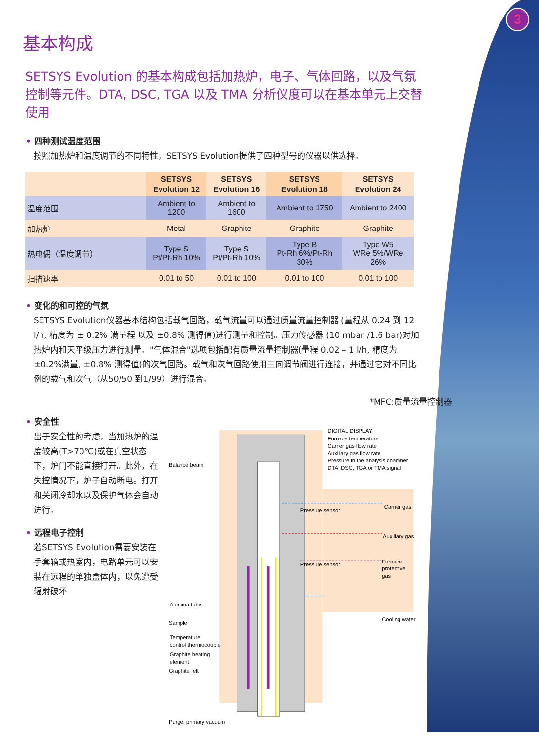3
基本构成
SETSYS Evolution 的基本构成包括加热炉，电子、气体回路，以及气氛控制等元件。DTA, DSC, TGA 以及 TMA 分析仪度可以在基本单元上交替使用
• 四种测试温度范围
按照加热炉和温度调节的不同特性，SETSYS Evolution提供了四种型号的仪器以供选择。
| | SETSYS Evolution 12 | SETSYS Evolution 16 | SETSYS Evolution 18 | SETSYS Evolution 24 |
| --- | --- | --- | --- | --- |
| 温度范围 | Ambient to 1200 | Ambient to 1600 | Ambient to 1750 | Ambient to 2400 |
| 加热炉 | Metal | Graphite | Graphite | Graphite |
| 热电偶（温度调节） | Type S Pt/Pt-Rh 10% | Type S Pt/Pt-Rh 10% | Type B Pt-Rh 6%/Pt-Rh 30% | Type W5 WRe 5%/WRe 26% |
| 扫描速率 | 0.01 to 50 | 0.01 to 100 | 0.01 to 100 | 0.01 to 100 |
• 变化的和可控的气氛
SETSYS Evolution仪器基本结构包括载气回路，载气流量可以通过质量流量控制器 (量程从 0.24 到 12 l/h, 精度为 ± 0.2% 满量程 以及 ±0.8% 测得值)进行测量和控制。压力传感器 (10 mbar /1.6 bar)对加热炉内和天平级压力进行测量。"气体混合"选项包括配有质量流量控制器(量程 0.02 – 1 l/h, 精度为 ±0.2%满量, ±0.8% 测得值)的次气回路。载气和次气回路使用三向调节阀进行连接，并通过它对不同比例的载气和次气（从50/50 到1/99）进行混合。
*MFC:质量流量控制器
• 安全性
出于安全性的考虑，当加热炉的温度较高(T>70℃)或在真空状态下，炉门不能直接打开。此外，在失控情况下，炉子自动断电。打开和关闭冷却水以及保护气体会自动进行。
• 远程电子控制
若SETSYS Evolution需要安装在手套箱或热室内，电路单元可以安装在远程的单独盒体内，以免遭受辐射破坏
DIGITAL DISPLAY
Furnace temperature
Carrier gas flow rate
Auxiliary gas flow rate
Pressure in the analysis chamber
DTA, DSC, TGA or TMA signal
Balance beam
Pressure sensor
Carrier gas
Auxiliary gas
Furnace
protective
gas
Pressure sensor
Alumina tube
Sample
Temperature
control thermocouple
Graphite heating
element
Graphite felt
Cooling water
Purge, primary vacuum